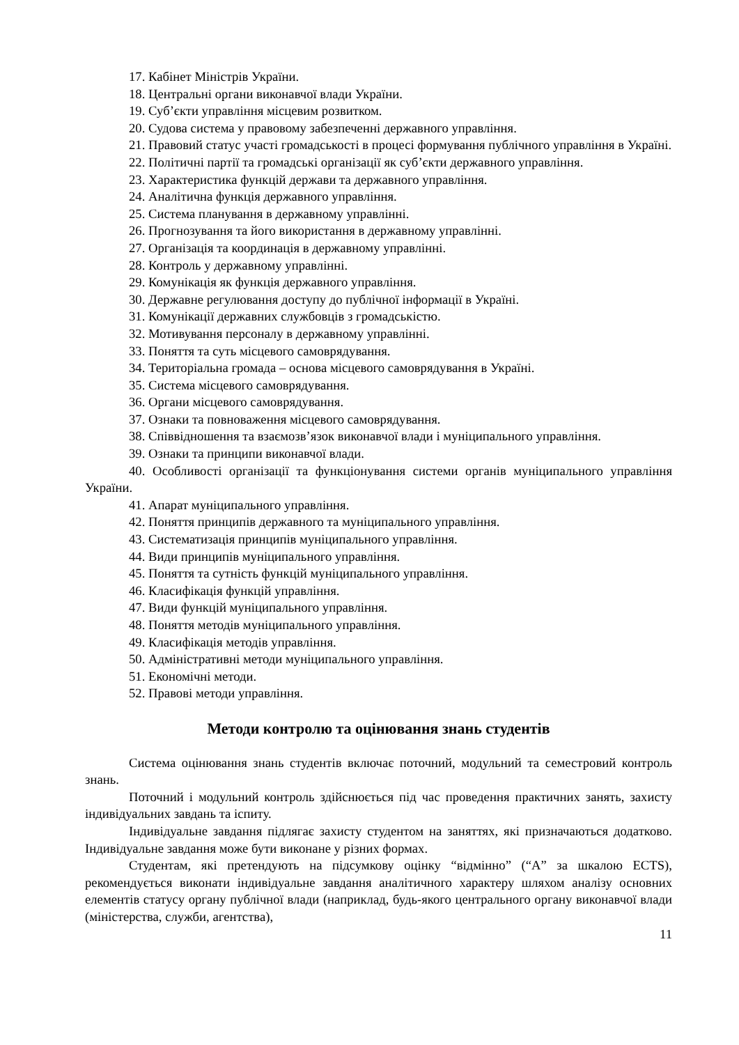17. Кабінет Міністрів України.
18. Центральні органи виконавчої влади України.
19. Суб’єкти управління місцевим розвитком.
20. Судова система у правовому забезпеченні державного управління.
21. Правовий статус участі громадськості в процесі формування публічного управління в Україні.
22. Політичні партії та громадські організації як суб’єкти державного управління.
23. Характеристика функцій держави та державного управління.
24. Аналітична функція державного управління.
25. Система планування в державному управлінні.
26. Прогнозування та його використання в державному управлінні.
27. Організація та координація в державному управлінні.
28. Контроль у державному управлінні.
29. Комунікація як функція державного управління.
30. Державне регулювання доступу до публічної інформації в Україні.
31. Комунікації державних службовців з громадськістю.
32. Мотивування персоналу в державному управлінні.
33. Поняття та суть місцевого самоврядування.
34. Територіальна громада – основа місцевого самоврядування в Україні.
35. Система місцевого самоврядування.
36. Органи місцевого самоврядування.
37. Ознаки та повноваження місцевого самоврядування.
38. Співвідношення та взаємозв’язок виконавчої влади і муніципального управління.
39. Ознаки та принципи виконавчої влади.
40. Особливості організації та функціонування системи органів муніципального управління України.
41. Апарат муніципального управління.
42. Поняття принципів державного та муніципального управління.
43. Систематизація принципів муніципального управління.
44. Види принципів муніципального управління.
45. Поняття та сутність функцій муніципального управління.
46. Класифікація функцій управління.
47. Види функцій муніципального управління.
48. Поняття методів муніципального управління.
49. Класифікація методів управління.
50. Адміністративні методи муніципального управління.
51. Економічні методи.
52. Правові методи управління.
Методи контролю та оцінювання знань студентів
Система оцінювання знань студентів включає поточний, модульний та семестровий контроль знань.
Поточний і модульний контроль здійснюється під час проведення практичних занять, захисту індивідуальних завдань та іспиту.
Індивідуальне завдання підлягає захисту студентом на заняттях, які призначаються додатково. Індивідуальне завдання може бути виконане у різних формах.
Студентам, які претендують на підсумкову оцінку “відмінно” (“А” за шкалою ECTS), рекомендується виконати індивідуальне завдання аналітичного характеру шляхом аналізу основних елементів статусу органу публічної влади (наприклад, будь-якого центрального органу виконавчої влади (міністерства, служби, агентства),
11